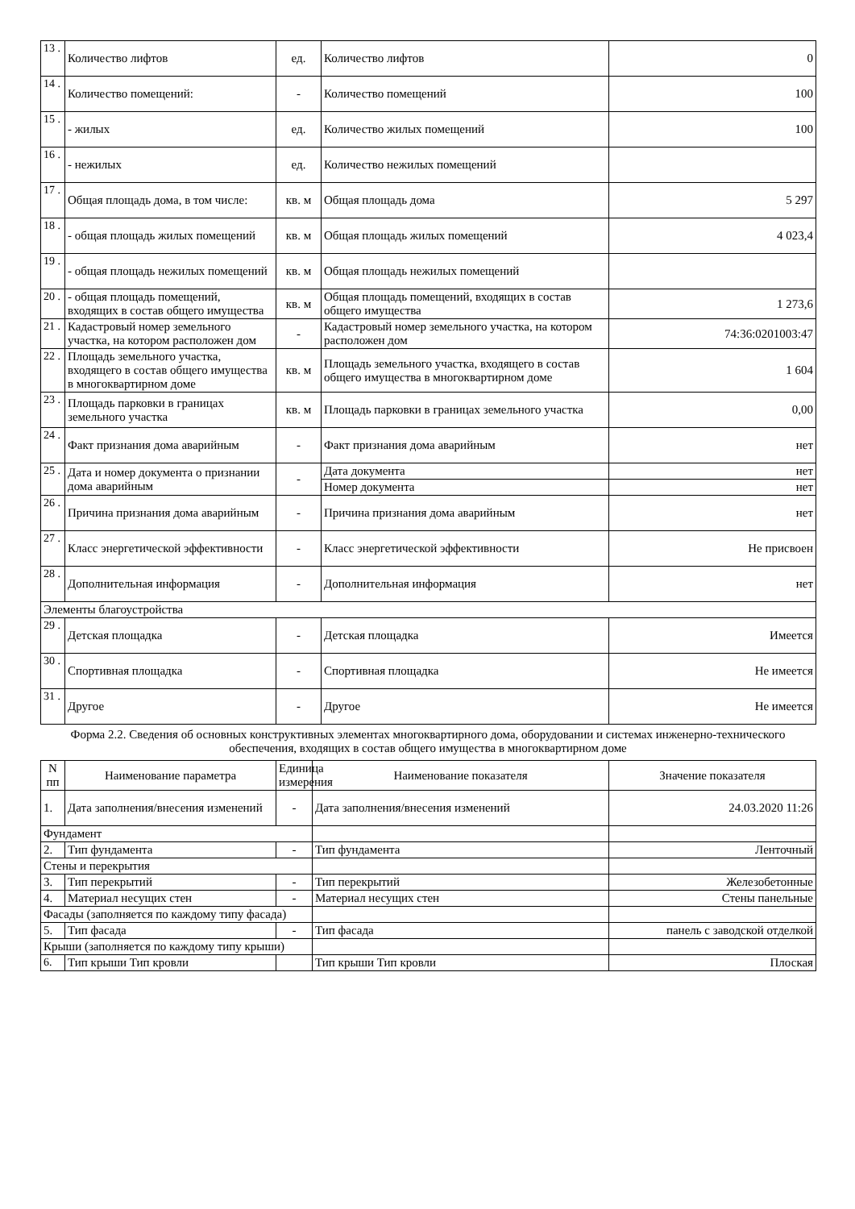| 13 . | Количество лифтов | ед. | Количество лифтов | 0 |
| 14 . | Количество помещений: | - | Количество помещений | 100 |
| 15 . | - жилых | ед. | Количество жилых помещений | 100 |
| 16 . | - нежилых | ед. | Количество нежилых помещений | |
| 17 . | Общая площадь дома, в том числе: | кв. м | Общая площадь дома | 5 297 |
| 18 . | - общая площадь жилых помещений | кв. м | Общая площадь жилых помещений | 4 023,4 |
| 19 . | - общая площадь нежилых помещений | кв. м | Общая площадь нежилых помещений | |
| 20 . | - общая площадь помещений, входящих в состав общего имущества | кв. м | Общая площадь помещений, входящих в состав общего имущества | 1 273,6 |
| 21 . | Кадастровый номер земельного участка, на котором расположен дом | - | Кадастровый номер земельного участка, на котором расположен дом | 74:36:0201003:47 |
| 22 . | Площадь земельного участка, входящего в состав общего имущества в многоквартирном доме | кв. м | Площадь земельного участка, входящего в состав общего имущества в многоквартирном доме | 1 604 |
| 23 . | Площадь парковки в границах земельного участка | кв. м | Площадь парковки в границах земельного участка | 0,00 |
| 24 . | Факт признания дома аварийным | - | Факт признания дома аварийным | нет |
| 25 . | Дата и номер документа о признании дома аварийным | - | Дата документа | нет |
| | | | Номер документа | нет |
| 26 . | Причина признания дома аварийным | - | Причина признания дома аварийным | нет |
| 27 . | Класс энергетической эффективности | - | Класс энергетической эффективности | Не присвоен |
| 28 . | Дополнительная информация | - | Дополнительная информация | нет |
| Элементы благоустройства | | | | |
| 29 . | Детская площадка | - | Детская площадка | Имеется |
| 30 . | Спортивная площадка | - | Спортивная площадка | Не имеется |
| 31 . | Другое | - | Другое | Не имеется |
Форма 2.2. Сведения об основных конструктивных элементах многоквартирного дома, оборудовании и системах инженерно-технического обеспечения, входящих в состав общего имущества в многоквартирном доме
| N пп | Наименование параметра | Единица измерения | Наименование показателя | Значение показателя |
| --- | --- | --- | --- | --- |
| 1. | Дата заполнения/внесения изменений | - | Дата заполнения/внесения изменений | 24.03.2020 11:26 |
| Фундамент | | | | |
| 2. | Тип фундамента | - | Тип фундамента | Ленточный |
| Стены и перекрытия | | | | |
| 3. | Тип перекрытий | - | Тип перекрытий | Железобетонные |
| 4. | Материал несущих стен | - | Материал несущих стен | Стены панельные |
| Фасады (заполняется по каждому типу фасада) | | | | |
| 5. | Тип фасада | - | Тип фасада | панель с заводской отделкой |
| Крыши (заполняется по каждому типу крыши) | | | | |
| 6. | Тип крыши Тип кровли | | Тип крыши Тип кровли | Плоская |